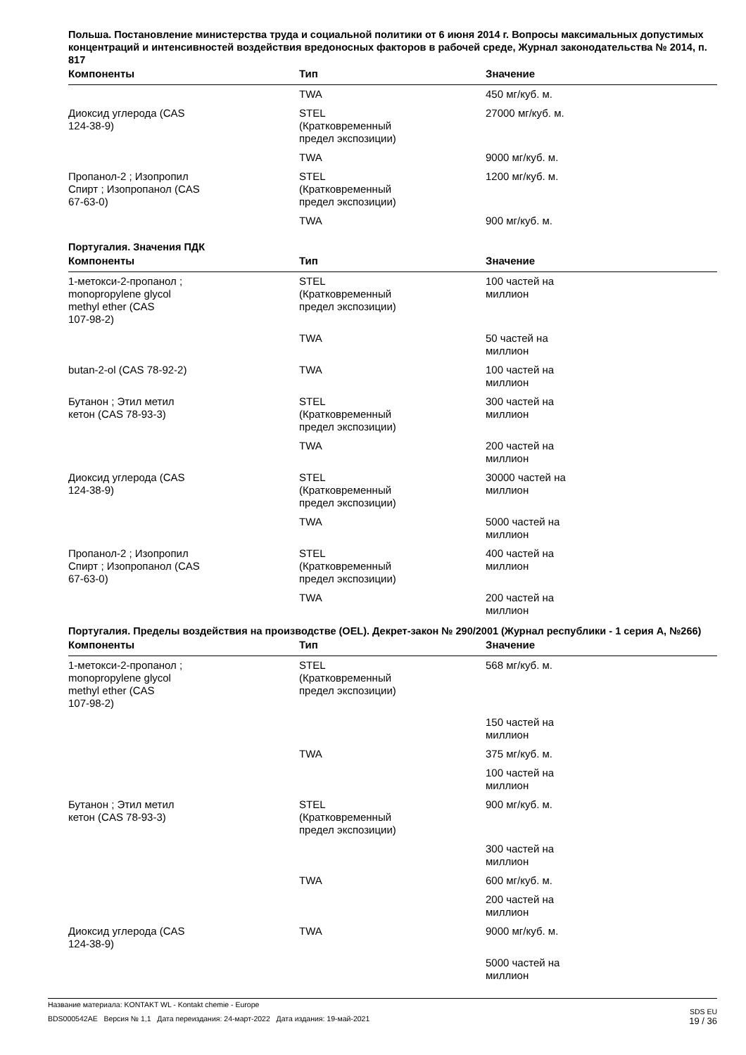Польша. Постановление министерства труда и социальной политики от 6 июня 2014 г. Вопросы максимальных допустимых концентраций и интенсивностей воздействия вредоносных факторов в рабочей среде, Журнал законодательства № 2014, п. 817
| Компоненты | Тип | Значение |
| --- | --- | --- |
| | TWA | 450 мг/куб. м. |
| Диоксид углерода (CAS 124-38-9) | STEL (Кратковременный предел экспозиции) | 27000 мг/куб. м. |
| | TWA | 9000 мг/куб. м. |
| Пропанол-2 ; Изопропил Спирт ; Изопропанол (CAS 67-63-0) | STEL (Кратковременный предел экспозиции) | 1200 мг/куб. м. |
| | TWA | 900 мг/куб. м. |
Португалия. Значения ПДК
| Компоненты | Тип | Значение |
| --- | --- | --- |
| 1-метокси-2-пропанол ; monopropylene glycol methyl ether (CAS 107-98-2) | STEL (Кратковременный предел экспозиции) | 100 частей на миллион |
| | TWA | 50 частей на миллион |
| butan-2-ol (CAS 78-92-2) | TWA | 100 частей на миллион |
| Бутанон ; Этил метил кетон (CAS 78-93-3) | STEL (Кратковременный предел экспозиции) | 300 частей на миллион |
| | TWA | 200 частей на миллион |
| Диоксид углерода (CAS 124-38-9) | STEL (Кратковременный предел экспозиции) | 30000 частей на миллион |
| | TWA | 5000 частей на миллион |
| Пропанол-2 ; Изопропил Спирт ; Изопропанол (CAS 67-63-0) | STEL (Кратковременный предел экспозиции) | 400 частей на миллион |
| | TWA | 200 частей на миллион |
Португалия. Пределы воздействия на производстве (OEL). Декрет-закон № 290/2001 (Журнал республики - 1 серия A, №266)
| Компоненты | Тип | Значение |
| --- | --- | --- |
| 1-метокси-2-пропанол ; monopropylene glycol methyl ether (CAS 107-98-2) | STEL (Кратковременный предел экспозиции) | 568 мг/куб. м. |
| | | 150 частей на миллион |
| | TWA | 375 мг/куб. м. |
| | | 100 частей на миллион |
| Бутанон ; Этил метил кетон (CAS 78-93-3) | STEL (Кратковременный предел экспозиции) | 900 мг/куб. м. |
| | | 300 частей на миллион |
| | TWA | 600 мг/куб. м. |
| | | 200 частей на миллион |
| Диоксид углерода (CAS 124-38-9) | TWA | 9000 мг/куб. м. |
| | | 5000 частей на миллион |
Название материала: KONTAKT WL - Kontakt chemie - Europe
BDS000542AE Версия № 1,1 Дата переиздания: 24-март-2022 Дата издания: 19-май-2021
SDS EU
19 / 36